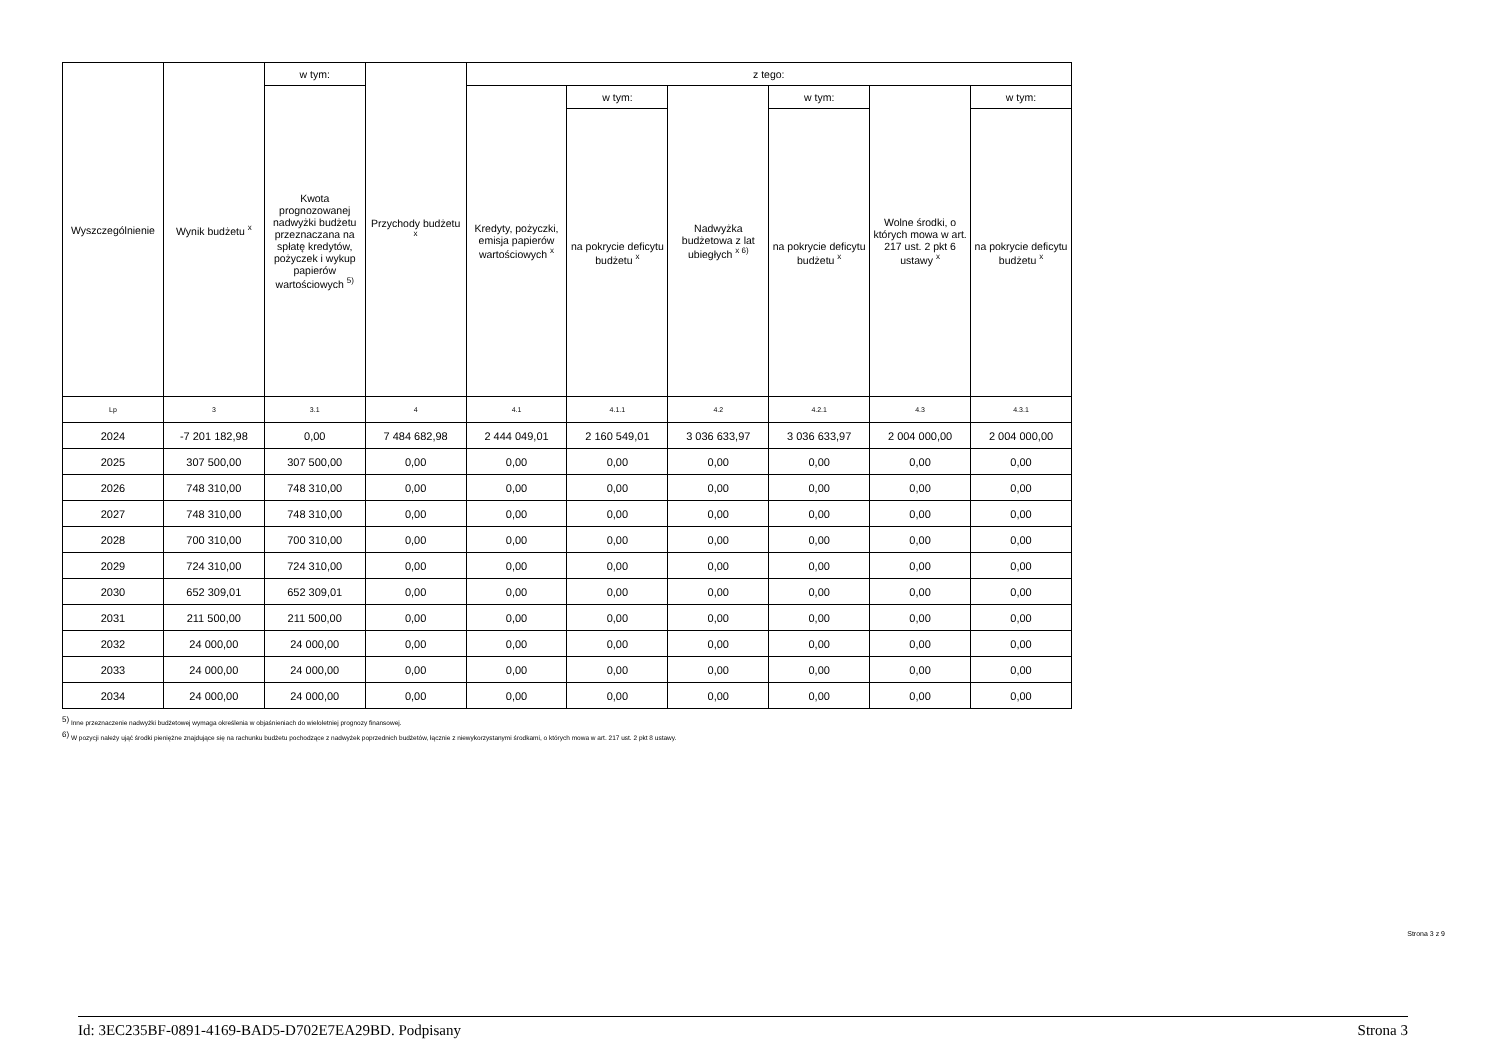| Wyszczególnienie | Wynik budżetu <sup>x</sup> | w tym: | Przychody budżetu <sup>x</sup> | z tego: | | | | | |
| --- | --- | --- | --- | --- | --- | --- | --- | --- | --- |
| | | Kwota prognozowanej nadwyżki budżetu przeznaczana na spłatę kredytów, pożyczek i wykup papierów wartościowych <sup>5)</sup> | | Kredyty, pożyczki, emisja papierów wartościowych <sup>x</sup> | w tym: | Nadwyżka budżetowa z lat ubiegłych <sup>x 6)</sup> | w tym: | Wolne środki, o których mowa w art. 217 ust. 2 pkt 6 ustawy <sup>x</sup> | w tym: |
| | | | | | na pokrycie deficytu budżetu <sup>x</sup> | | na pokrycie deficytu budżetu <sup>x</sup> | | na pokrycie deficytu budżetu <sup>x</sup> |
| Lp | 3 | 3.1 | 4 | 4.1 | 4.1.1 | 4.2 | 4.2.1 | 4.3 | 4.3.1 |
| 2024 | -7 201 182,98 | 0,00 | 7 484 682,98 | 2 444 049,01 | 2 160 549,01 | 3 036 633,97 | 3 036 633,97 | 2 004 000,00 | 2 004 000,00 |
| 2025 | 307 500,00 | 307 500,00 | 0,00 | 0,00 | 0,00 | 0,00 | 0,00 | 0,00 | 0,00 |
| 2026 | 748 310,00 | 748 310,00 | 0,00 | 0,00 | 0,00 | 0,00 | 0,00 | 0,00 | 0,00 |
| 2027 | 748 310,00 | 748 310,00 | 0,00 | 0,00 | 0,00 | 0,00 | 0,00 | 0,00 | 0,00 |
| 2028 | 700 310,00 | 700 310,00 | 0,00 | 0,00 | 0,00 | 0,00 | 0,00 | 0,00 | 0,00 |
| 2029 | 724 310,00 | 724 310,00 | 0,00 | 0,00 | 0,00 | 0,00 | 0,00 | 0,00 | 0,00 |
| 2030 | 652 309,01 | 652 309,01 | 0,00 | 0,00 | 0,00 | 0,00 | 0,00 | 0,00 | 0,00 |
| 2031 | 211 500,00 | 211 500,00 | 0,00 | 0,00 | 0,00 | 0,00 | 0,00 | 0,00 | 0,00 |
| 2032 | 24 000,00 | 24 000,00 | 0,00 | 0,00 | 0,00 | 0,00 | 0,00 | 0,00 | 0,00 |
| 2033 | 24 000,00 | 24 000,00 | 0,00 | 0,00 | 0,00 | 0,00 | 0,00 | 0,00 | 0,00 |
| 2034 | 24 000,00 | 24 000,00 | 0,00 | 0,00 | 0,00 | 0,00 | 0,00 | 0,00 | 0,00 |
<sup>5)</sup> Inne przeznaczenie nadwyżki budżetowej wymaga określenia w objaśnieniach do wieloletniej prognozy finansowej.
<sup>6)</sup> W pozycji należy ująć środki pieniężne znajdujące się na rachunku budżetu pochodzące z nadwyżek poprzednich budżetów, łącznie z niewykorzystanymi środkami, o których mowa w art. 217 ust. 2 pkt 8 ustawy.
Strona 3 z 9
Id: 3EC235BF-0891-4169-BAD5-D702E7EA29BD. Podpisany Strona 3